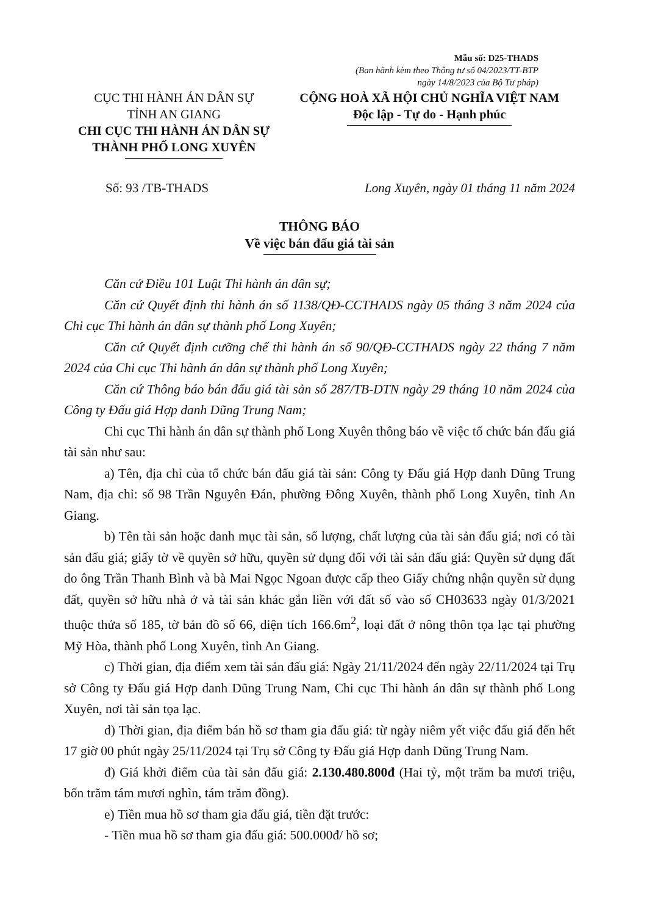Mẫu số: D25-THADS
(Ban hành kèm theo Thông tư số 04/2023/TT-BTP
ngày 14/8/2023 của Bộ Tư pháp)
CỤC THI HÀNH ÁN DÂN SỰ
TỈNH AN GIANG
CHI CỤC THI HÀNH ÁN DÂN SỰ
THÀNH PHỐ LONG XUYÊN
CỘNG HOÀ XÃ HỘI CHỦ NGHĨA VIỆT NAM
Độc lập - Tự do - Hạnh phúc
Số: 93 /TB-THADS Long Xuyên, ngày 01 tháng 11 năm 2024
THÔNG BÁO
Về việc bán đấu giá tài sản
Căn cứ Điều 101 Luật Thi hành án dân sự;
Căn cứ Quyết định thi hành án số 1138/QĐ-CCTHADS ngày 05 tháng 3 năm 2024 của Chi cục Thi hành án dân sự thành phố Long Xuyên;
Căn cứ Quyết định cưỡng chế thi hành án số 90/QĐ-CCTHADS ngày 22 tháng 7 năm 2024 của Chi cục Thi hành án dân sự thành phố Long Xuyên;
Căn cứ Thông báo bán đấu giá tài sản số 287/TB-DTN ngày 29 tháng 10 năm 2024 của Công ty Đấu giá Hợp danh Dũng Trung Nam;
Chi cục Thi hành án dân sự thành phố Long Xuyên thông báo về việc tổ chức bán đấu giá tài sản như sau:
a) Tên, địa chỉ của tổ chức bán đấu giá tài sản: Công ty Đấu giá Hợp danh Dũng Trung Nam, địa chỉ: số 98 Trần Nguyên Đán, phường Đông Xuyên, thành phố Long Xuyên, tỉnh An Giang.
b) Tên tài sản hoặc danh mục tài sản, số lượng, chất lượng của tài sản đấu giá; nơi có tài sản đấu giá; giấy tờ về quyền sở hữu, quyền sử dụng đối với tài sản đấu giá: Quyền sử dụng đất do ông Trần Thanh Bình và bà Mai Ngọc Ngoan được cấp theo Giấy chứng nhận quyền sử dụng đất, quyền sở hữu nhà ở và tài sản khác gắn liền với đất số vào số CH03633 ngày 01/3/2021 thuộc thửa số 185, tờ bản đồ số 66, diện tích 166.6m<sup>2</sup>, loại đất ở nông thôn tọa lạc tại phường Mỹ Hòa, thành phố Long Xuyên, tỉnh An Giang.
c) Thời gian, địa điểm xem tài sản đấu giá: Ngày 21/11/2024 đến ngày 22/11/2024 tại Trụ sở Công ty Đấu giá Hợp danh Dũng Trung Nam, Chi cục Thi hành án dân sự thành phố Long Xuyên, nơi tài sản tọa lạc.
d) Thời gian, địa điểm bán hồ sơ tham gia đấu giá: từ ngày niêm yết việc đấu giá đến hết 17 giờ 00 phút ngày 25/11/2024 tại Trụ sở Công ty Đấu giá Hợp danh Dũng Trung Nam.
đ) Giá khởi điểm của tài sản đấu giá: 2.130.480.800đ (Hai tỷ, một trăm ba mươi triệu, bốn trăm tám mươi nghìn, tám trăm đồng).
e) Tiền mua hồ sơ tham gia đấu giá, tiền đặt trước:
- Tiền mua hồ sơ tham gia đấu giá: 500.000đ/ hồ sơ;